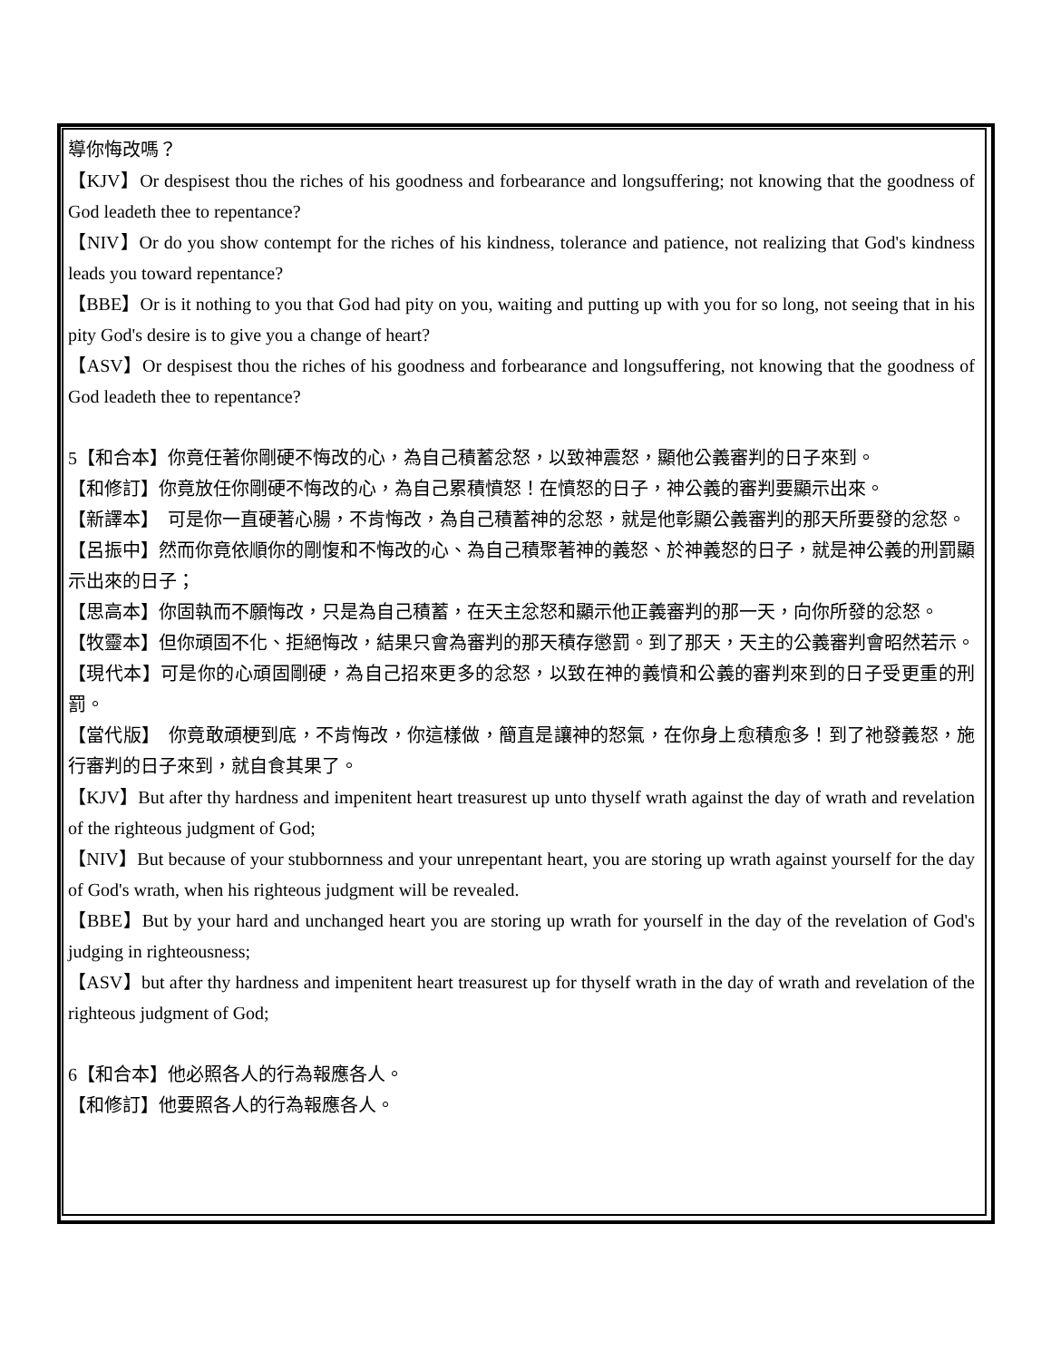導你悔改嗎？
【KJV】Or despisest thou the riches of his goodness and forbearance and longsuffering; not knowing that the goodness of God leadeth thee to repentance?
【NIV】Or do you show contempt for the riches of his kindness, tolerance and patience, not realizing that God's kindness leads you toward repentance?
【BBE】Or is it nothing to you that God had pity on you, waiting and putting up with you for so long, not seeing that in his pity God's desire is to give you a change of heart?
【ASV】Or despisest thou the riches of his goodness and forbearance and longsuffering, not knowing that the goodness of God leadeth thee to repentance?
5【和合本】你竟任著你剛硬不悔改的心，為自己積蓄忿怒，以致神震怒，顯他公義審判的日子來到。
【和修訂】你竟放任你剛硬不悔改的心，為自己累積憤怒！在憤怒的日子，神公義的審判要顯示出來。
【新譯本】　可是你一直硬著心腸，不肯悔改，為自己積蓄神的忿怒，就是他彰顯公義審判的那天所要發的忿怒。
【呂振中】然而你竟依順你的剛愎和不悔改的心、為自己積聚著神的義怒、於神義怒的日子，就是神公義的刑罰顯示出來的日子；
【思高本】你固執而不願悔改，只是為自己積蓄，在天主忿怒和顯示他正義審判的那一天，向你所發的忿怒。
【牧靈本】但你頑固不化、拒絕悔改，結果只會為審判的那天積存懲罰。到了那天，天主的公義審判會昭然若示。
【現代本】可是你的心頑固剛硬，為自己招來更多的忿怒，以致在神的義憤和公義的審判來到的日子受更重的刑罰。
【當代版】　你竟敢頑梗到底，不肯悔改，你這樣做，簡直是讓神的怒氣，在你身上愈積愈多！到了祂發義怒，施行審判的日子來到，就自食其果了。
【KJV】But after thy hardness and impenitent heart treasurest up unto thyself wrath against the day of wrath and revelation of the righteous judgment of God;
【NIV】But because of your stubbornness and your unrepentant heart, you are storing up wrath against yourself for the day of God's wrath, when his righteous judgment will be revealed.
【BBE】But by your hard and unchanged heart you are storing up wrath for yourself in the day of the revelation of God's judging in righteousness;
【ASV】but after thy hardness and impenitent heart treasurest up for thyself wrath in the day of wrath and revelation of the righteous judgment of God;
6【和合本】他必照各人的行為報應各人。
【和修訂】他要照各人的行為報應各人。